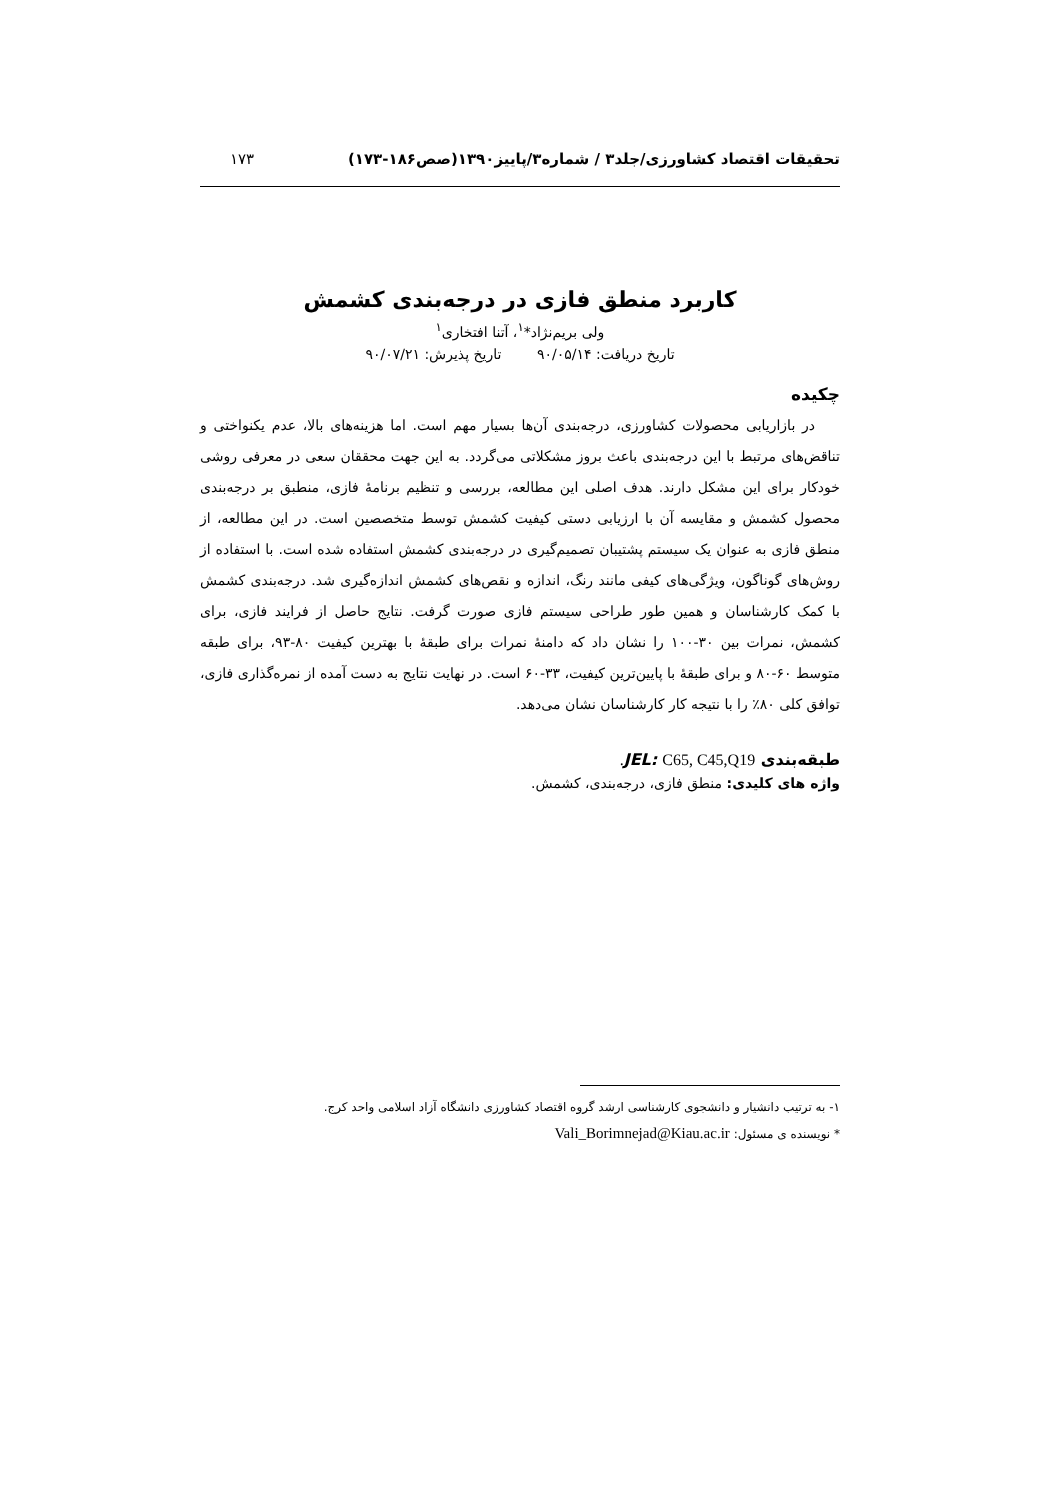تحقیقات اقتصاد کشاورزی/جلد۳ / شماره۳/پاییز۱۳۹۰(صص۱۸۶-۱۷۳) ۱۷۳
کاربرد منطق فازی در درجه‌بندی کشمش
ولی بریم‌نژاد*<sup>۱</sup>، آتنا افتخاری<sup>۱</sup>
تاریخ دریافت: ۹۰/۰۵/۱۴ تاریخ پذیرش: ۹۰/۰۷/۲۱
چکیده
در بازاریابی محصولات کشاورزی، درجه‌بندی آن‌ها بسیار مهم است. اما هزینه‌های بالا، عدم یکنواختی و تناقض‌های مرتبط با این درجه‌بندی باعث بروز مشکلاتی می‌گردد. به این جهت محققان سعی در معرفی روشی خودکار برای این مشکل دارند. هدف اصلی این مطالعه، بررسی و تنظیم برنامهٔ فازی، منطبق بر درجه‌بندی محصول کشمش و مقایسه آن با ارزیابی دستی کیفیت کشمش توسط متخصصین است. در این مطالعه، از منطق فازی به عنوان یک سیستم پشتیبان تصمیم‌گیری در درجه‌بندی کشمش استفاده شده است. با استفاده از روش‌های گوناگون، ویژگی‌های کیفی مانند رنگ، اندازه و نقص‌های کشمش اندازه‌گیری شد. درجه‌بندی کشمش با کمک کارشناسان و همین طور طراحی سیستم فازی صورت گرفت. نتایج حاصل از فرایند فازی، برای کشمش، نمرات بین ۳۰-۱۰۰ را نشان داد که دامنهٔ نمرات برای طبقهٔ با بهترین کیفیت ۸۰-۹۳، برای طبقه متوسط ۶۰-۸۰ و برای طبقهٔ با پایین‌ترین کیفیت، ۳۳-۶۰ است. در نهایت نتایج به دست آمده از نمره‌گذاری فازی، توافق کلی ۸۰٪ را با نتیجه کار کارشناسان نشان می‌دهد.
طبقه‌بندی JEL: C65, C45,Q19.
واژه های کلیدی: منطق فازی، درجه‌بندی، کشمش.
۱- به ترتیب دانشیار و دانشجوی کارشناسی ارشد گروه اقتصاد کشاورزی دانشگاه آزاد اسلامی واحد کرج.
* نویسنده ی مسئول: Vali_Borimnejad@Kiau.ac.ir